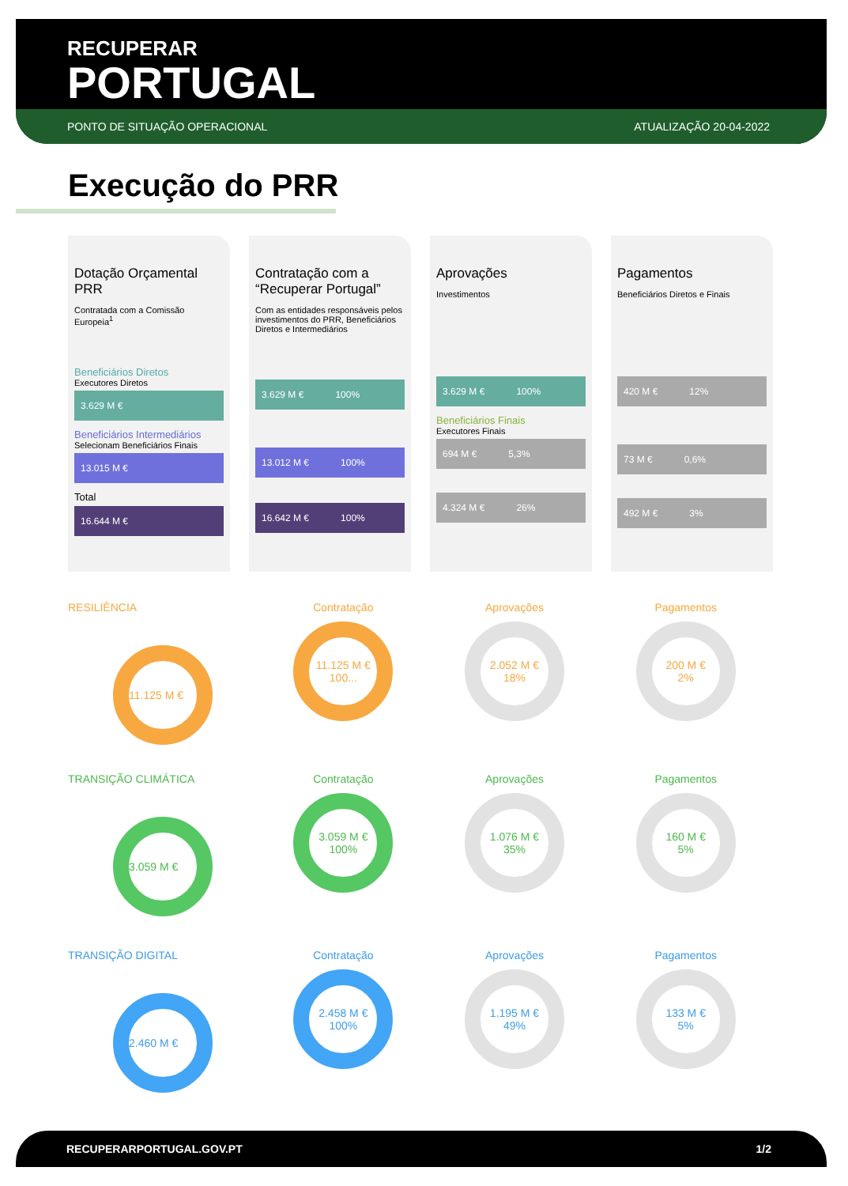RECUPERAR
PORTUGAL
PONTO DE SITUAÇÃO OPERACIONAL ATUALIZAÇÃO 20-04-2022
Execução do PRR
Dotação Orçamental PRR
Contratada com a Comissão Europeia<sup>1</sup>
Beneficiários Diretos
Executores Diretos
3.629 M €
Beneficiários Intermediários
Selecionam Beneficiários Finais
13.015 M €
Total
16.644 M €
Contratação com a “Recuperar Portugal”
Com as entidades responsáveis pelos investimentos do PRR, Beneficiários Diretos e Intermediários
3.629 M € 100%
13.012 M € 100%
16.642 M € 100%
Aprovações
Investimentos
3.629 M € 100%
Beneficiários Finais
Executores Finais
694 M € 5,3%
4.324 M € 26%
Pagamentos
Beneficiários Diretos e Finais
420 M € 12%
73 M € 0,6%
492 M € 3%
RESILIÊNCIA
11.125 M €
Contratação
11.125 M €
100...
Aprovações
2.052 M €
18%
Pagamentos
200 M €
2%
TRANSIÇÃO CLIMÁTICA
3.059 M €
Contratação
3.059 M €
100%
Aprovações
1.076 M €
35%
Pagamentos
160 M €
5%
TRANSIÇÃO DIGITAL
2.460 M €
Contratação
2.458 M €
100%
Aprovações
1.195 M €
49%
Pagamentos
133 M €
5%
RECUPERARPORTUGAL.GOV.PT 1/2